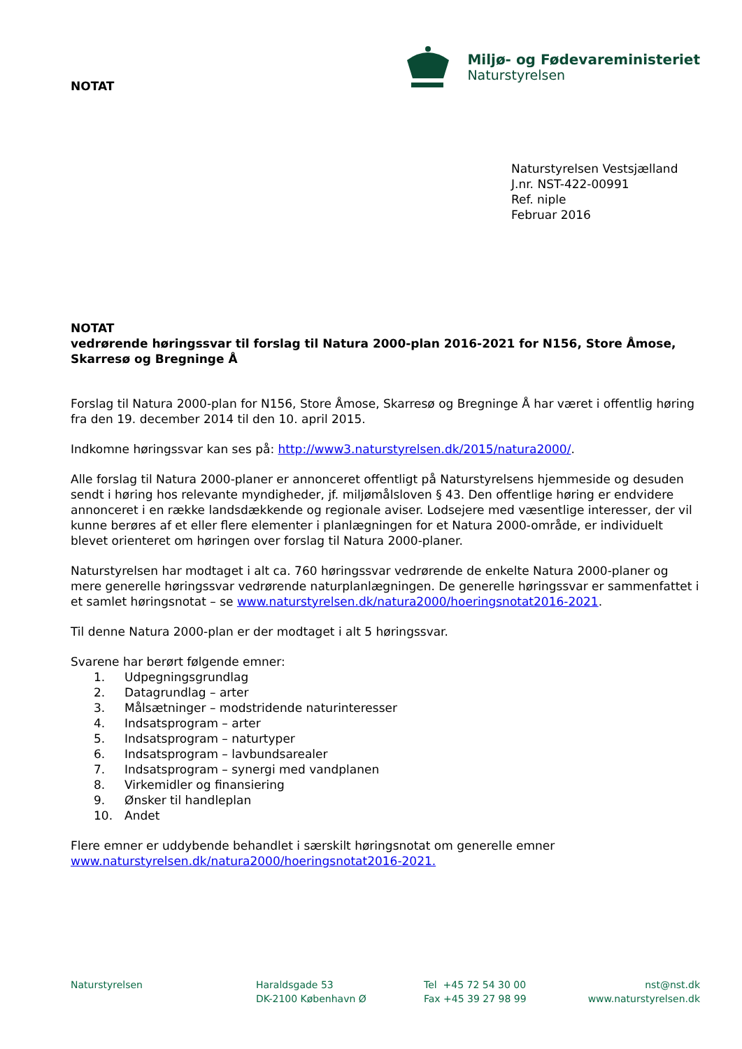NOTAT
Miljø- og Fødevareministeriet
Naturstyrelsen
Naturstyrelsen Vestsjælland
J.nr. NST-422-00991
Ref. niple
Februar 2016
NOTAT
vedrørende høringssvar til forslag til Natura 2000-plan 2016-2021 for N156, Store Åmose, Skarresø og Bregninge Å
Forslag til Natura 2000-plan for N156, Store Åmose, Skarresø og Bregninge Å har været i offentlig høring fra den 19. december 2014 til den 10. april 2015.
Indkomne høringssvar kan ses på: http://www3.naturstyrelsen.dk/2015/natura2000/.
Alle forslag til Natura 2000-planer er annonceret offentligt på Naturstyrelsens hjemmeside og desuden sendt i høring hos relevante myndigheder, jf. miljømålsloven § 43. Den offentlige høring er endvidere annonceret i en række landsdækkende og regionale aviser. Lodsejere med væsentlige interesser, der vil kunne berøres af et eller flere elementer i planlægningen for et Natura 2000-område, er individuelt blevet orienteret om høringen over forslag til Natura 2000-planer.
Naturstyrelsen har modtaget i alt ca. 760 høringssvar vedrørende de enkelte Natura 2000-planer og mere generelle høringssvar vedrørende naturplanlægningen. De generelle høringssvar er sammenfattet i et samlet høringsnotat – se www.naturstyrelsen.dk/natura2000/hoeringsnotat2016-2021.
Til denne Natura 2000-plan er der modtaget i alt 5 høringssvar.
Svarene har berørt følgende emner:
1. Udpegningsgrundlag
2. Datagrundlag – arter
3. Målsætninger – modstridende naturinteresser
4. Indsatsprogram – arter
5. Indsatsprogram – naturtyper
6. Indsatsprogram – lavbundsarealer
7. Indsatsprogram – synergi med vandplanen
8. Virkemidler og finansiering
9. Ønsker til handleplan
10. Andet
Flere emner er uddybende behandlet i særskilt høringsnotat om generelle emner www.naturstyrelsen.dk/natura2000/hoeringsnotat2016-2021.
Naturstyrelsen Haraldsgade 53
DK-2100 København Ø
Tel +45 72 54 30 00
Fax +45 39 27 98 99
nst@nst.dk
www.naturstyrelsen.dk